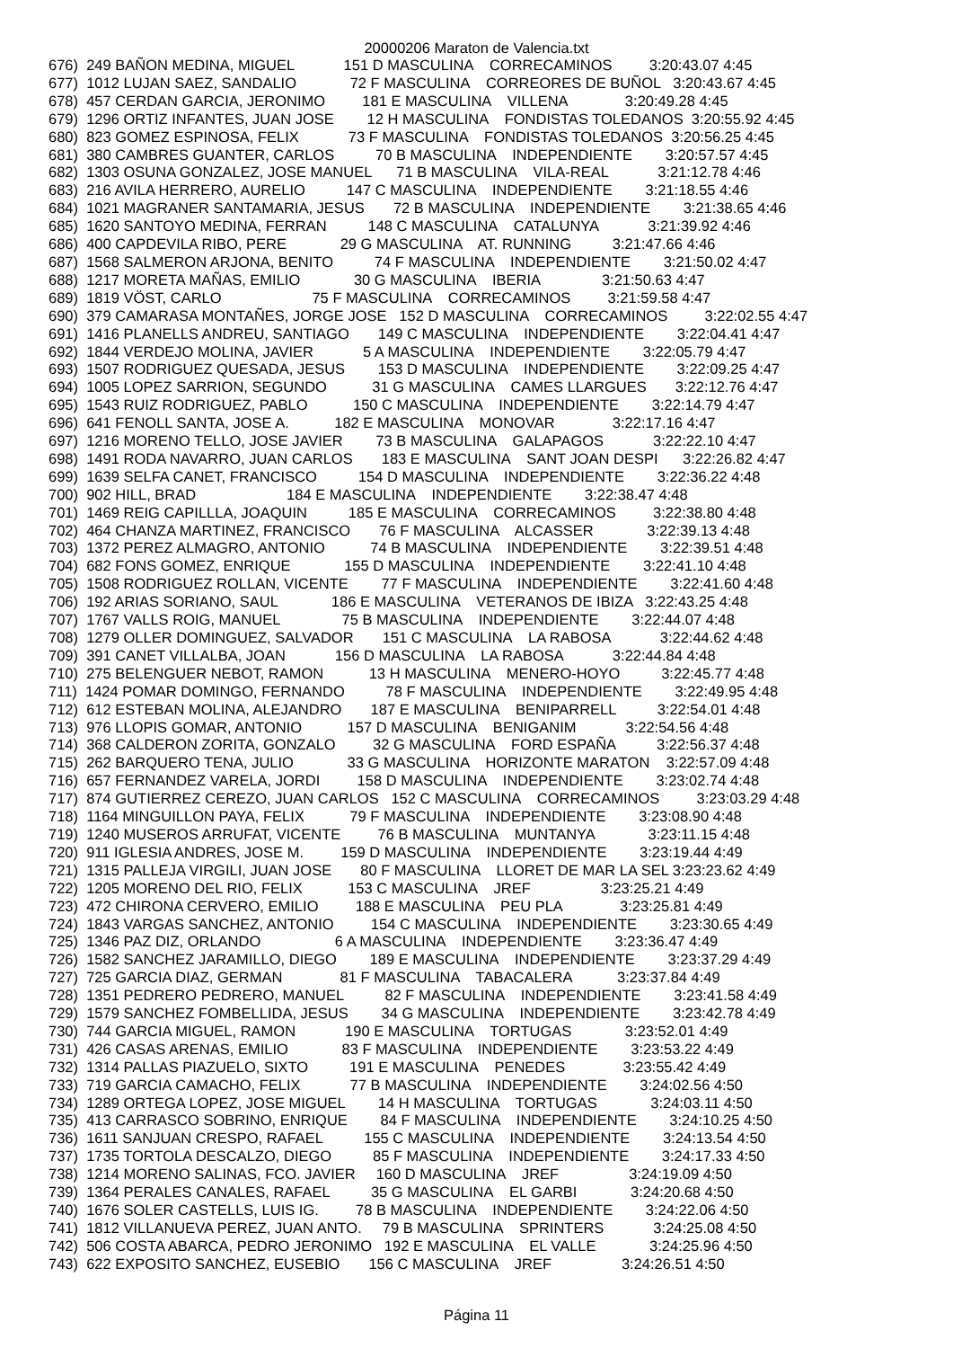20000206 Maraton de Valencia.txt
676)  249 BAÑON MEDINA, MIGUEL            151 D MASCULINA    CORRECAMINOS         3:20:43.07 4:45
677)  1012 LUJAN SAEZ, SANDALIO             72 F MASCULINA    CORREORES DE BUÑOL   3:20:43.67 4:45
678)  457 CERDAN GARCIA, JERONIMO         181 E MASCULINA    VILLENA              3:20:49.28 4:45
679)  1296 ORTIZ INFANTES, JUAN JOSE        12 H MASCULINA    FONDISTAS TOLEDANOS  3:20:55.92 4:45
680)  823 GOMEZ ESPINOSA, FELIX            73 F MASCULINA    FONDISTAS TOLEDANOS  3:20:56.25 4:45
681)  380 CAMBRES GUANTER, CARLOS          70 B MASCULINA    INDEPENDIENTE        3:20:57.57 4:45
682)  1303 OSUNA GONZALEZ, JOSE MANUEL      71 B MASCULINA    VILA-REAL            3:21:12.78 4:46
683)  216 AVILA HERRERO, AURELIO          147 C MASCULINA    INDEPENDIENTE        3:21:18.55 4:46
684)  1021 MAGRANER SANTAMARIA, JESUS       72 B MASCULINA    INDEPENDIENTE        3:21:38.65 4:46
685)  1620 SANTOYO MEDINA, FERRAN          148 C MASCULINA    CATALUNYA            3:21:39.92 4:46
686)  400 CAPDEVILA RIBO, PERE             29 G MASCULINA    AT. RUNNING          3:21:47.66 4:46
687)  1568 SALMERON ARJONA, BENITO          74 F MASCULINA    INDEPENDIENTE        3:21:50.02 4:47
688)  1217 MORETA MAÑAS, EMILIO             30 G MASCULINA    IBERIA               3:21:50.63 4:47
689)  1819 VÖST, CARLO                      75 F MASCULINA    CORRECAMINOS         3:21:59.58 4:47
690)  379 CAMARASA MONTAÑES, JORGE JOSE   152 D MASCULINA    CORRECAMINOS         3:22:02.55 4:47
691)  1416 PLANELLS ANDREU, SANTIAGO       149 C MASCULINA    INDEPENDIENTE        3:22:04.41 4:47
692)  1844 VERDEJO MOLINA, JAVIER            5 A MASCULINA    INDEPENDIENTE        3:22:05.79 4:47
693)  1507 RODRIGUEZ QUESADA, JESUS        153 D MASCULINA    INDEPENDIENTE        3:22:09.25 4:47
694)  1005 LOPEZ SARRION, SEGUNDO           31 G MASCULINA    CAMES LLARGUES       3:22:12.76 4:47
695)  1543 RUIZ RODRIGUEZ, PABLO           150 C MASCULINA    INDEPENDIENTE        3:22:14.79 4:47
696)  641 FENOLL SANTA, JOSE A.           182 E MASCULINA    MONOVAR              3:22:17.16 4:47
697)  1216 MORENO TELLO, JOSE JAVIER        73 B MASCULINA    GALAPAGOS            3:22:22.10 4:47
698)  1491 RODA NAVARRO, JUAN CARLOS       183 E MASCULINA    SANT JOAN DESPI      3:22:26.82 4:47
699)  1639 SELFA CANET, FRANCISCO          154 D MASCULINA    INDEPENDIENTE        3:22:36.22 4:48
700)  902 HILL, BRAD                      184 E MASCULINA    INDEPENDIENTE        3:22:38.47 4:48
701)  1469 REIG CAPILLLA, JOAQUIN          185 E MASCULINA    CORRECAMINOS         3:22:38.80 4:48
702)  464 CHANZA MARTINEZ, FRANCISCO       76 F MASCULINA    ALCASSER             3:22:39.13 4:48
703)  1372 PEREZ ALMAGRO, ANTONIO           74 B MASCULINA    INDEPENDIENTE        3:22:39.51 4:48
704)  682 FONS GOMEZ, ENRIQUE             155 D MASCULINA    INDEPENDIENTE        3:22:41.10 4:48
705)  1508 RODRIGUEZ ROLLAN, VICENTE        77 F MASCULINA    INDEPENDIENTE        3:22:41.60 4:48
706)  192 ARIAS SORIANO, SAUL             186 E MASCULINA    VETERANOS DE IBIZA   3:22:43.25 4:48
707)  1767 VALLS ROIG, MANUEL               75 B MASCULINA    INDEPENDIENTE        3:22:44.07 4:48
708)  1279 OLLER DOMINGUEZ, SALVADOR       151 C MASCULINA    LA RABOSA            3:22:44.62 4:48
709)  391 CANET VILLALBA, JOAN            156 D MASCULINA    LA RABOSA            3:22:44.84 4:48
710)  275 BELENGUER NEBOT, RAMON           13 H MASCULINA    MENERO-HOYO          3:22:45.77 4:48
711)  1424 POMAR DOMINGO, FERNANDO          78 F MASCULINA    INDEPENDIENTE        3:22:49.95 4:48
712)  612 ESTEBAN MOLINA, ALEJANDRO       187 E MASCULINA    BENIPARRELL          3:22:54.01 4:48
713)  976 LLOPIS GOMAR, ANTONIO           157 D MASCULINA    BENIGANIM            3:22:54.56 4:48
714)  368 CALDERON ZORITA, GONZALO         32 G MASCULINA    FORD ESPAÑA          3:22:56.37 4:48
715)  262 BARQUERO TENA, JULIO             33 G MASCULINA    HORIZONTE MARATON    3:22:57.09 4:48
716)  657 FERNANDEZ VARELA, JORDI         158 D MASCULINA    INDEPENDIENTE        3:23:02.74 4:48
717)  874 GUTIERREZ CEREZO, JUAN CARLOS   152 C MASCULINA    CORRECAMINOS         3:23:03.29 4:48
718)  1164 MINGUILLON PAYA, FELIX           79 F MASCULINA    INDEPENDIENTE        3:23:08.90 4:48
719)  1240 MUSEROS ARRUFAT, VICENTE         76 B MASCULINA    MUNTANYA             3:23:11.15 4:48
720)  911 IGLESIA ANDRES, JOSE M.         159 D MASCULINA    INDEPENDIENTE        3:23:19.44 4:49
721)  1315 PALLEJA VIRGILI, JUAN JOSE       80 F MASCULINA    LLORET DE MAR LA SEL 3:23:23.62 4:49
722)  1205 MORENO DEL RIO, FELIX           153 C MASCULINA    JREF                 3:23:25.21 4:49
723)  472 CHIRONA CERVERO, EMILIO         188 E MASCULINA    PEU PLA              3:23:25.81 4:49
724)  1843 VARGAS SANCHEZ, ANTONIO         154 C MASCULINA    INDEPENDIENTE        3:23:30.65 4:49
725)  1346 PAZ DIZ, ORLANDO                  6 A MASCULINA    INDEPENDIENTE        3:23:36.47 4:49
726)  1582 SANCHEZ JARAMILLO, DIEGO        189 E MASCULINA    INDEPENDIENTE        3:23:37.29 4:49
727)  725 GARCIA DIAZ, GERMAN              81 F MASCULINA    TABACALERA           3:23:37.84 4:49
728)  1351 PEDRERO PEDRERO, MANUEL          82 F MASCULINA    INDEPENDIENTE        3:23:41.58 4:49
729)  1579 SANCHEZ FOMBELLIDA, JESUS        34 G MASCULINA    INDEPENDIENTE        3:23:42.78 4:49
730)  744 GARCIA MIGUEL, RAMON            190 E MASCULINA    TORTUGAS             3:23:52.01 4:49
731)  426 CASAS ARENAS, EMILIO             83 F MASCULINA    INDEPENDIENTE        3:23:53.22 4:49
732)  1314 PALLAS PIAZUELO, SIXTO          191 E MASCULINA    PENEDES              3:23:55.42 4:49
733)  719 GARCIA CAMACHO, FELIX            77 B MASCULINA    INDEPENDIENTE        3:24:02.56 4:50
734)  1289 ORTEGA LOPEZ, JOSE MIGUEL        14 H MASCULINA    TORTUGAS             3:24:03.11 4:50
735)  413 CARRASCO SOBRINO, ENRIQUE        84 F MASCULINA    INDEPENDIENTE        3:24:10.25 4:50
736)  1611 SANJUAN CRESPO, RAFAEL          155 C MASCULINA    INDEPENDIENTE        3:24:13.54 4:50
737)  1735 TORTOLA DESCALZO, DIEGO          85 F MASCULINA    INDEPENDIENTE        3:24:17.33 4:50
738)  1214 MORENO SALINAS, FCO. JAVIER     160 D MASCULINA    JREF                 3:24:19.09 4:50
739)  1364 PERALES CANALES, RAFAEL          35 G MASCULINA    EL GARBI             3:24:20.68 4:50
740)  1676 SOLER CASTELLS, LUIS IG.         78 B MASCULINA    INDEPENDIENTE        3:24:22.06 4:50
741)  1812 VILLANUEVA PEREZ, JUAN ANTO.     79 B MASCULINA    SPRINTERS            3:24:25.08 4:50
742)  506 COSTA ABARCA, PEDRO JERONIMO   192 E MASCULINA    EL VALLE             3:24:25.96 4:50
743)  622 EXPOSITO SANCHEZ, EUSEBIO       156 C MASCULINA    JREF                 3:24:26.51 4:50
Página 11